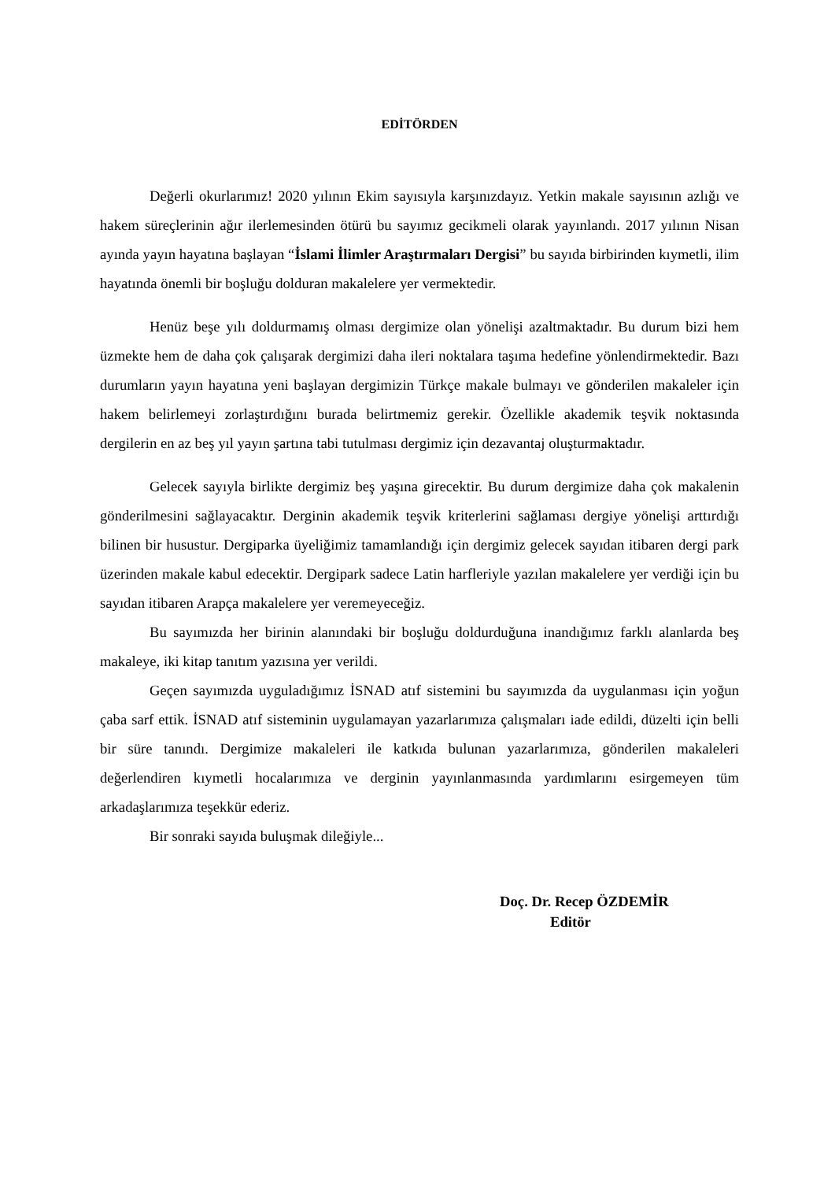EDİTÖRDEN
Değerli okurlarımız! 2020 yılının Ekim sayısıyla karşınızdayız. Yetkin makale sayısının azlığı ve hakem süreçlerinin ağır ilerlemesinden ötürü bu sayımız gecikmeli olarak yayınlandı. 2017 yılının Nisan ayında yayın hayatına başlayan “İslami İlimler Araştırmaları Dergisi” bu sayıda birbirinden kıymetli, ilim hayatında önemli bir boşluğu dolduran makalelere yer vermektedir.
Henüz beşe yılı doldurmamış olması dergimize olan yönelişi azaltmaktadır. Bu durum bizi hem üzmekte hem de daha çok çalışarak dergimizi daha ileri noktalara taşıma hedefine yönlendirmektedir. Bazı durumların yayın hayatına yeni başlayan dergimizin Türkçe makale bulmayı ve gönderilen makaleler için hakem belirlemeyi zorlaştırdığını burada belirtmemiz gerekir. Özellikle akademik teşvik noktasında dergilerin en az beş yıl yayın şartına tabi tutulması dergimiz için dezavantaj oluşturmaktadır.
Gelecek sayıyla birlikte dergimiz beş yaşına girecektir. Bu durum dergimize daha çok makalenin gönderilmesini sağlayacaktır. Derginin akademik teşvik kriterlerini sağlaması dergiye yönelişi arttırdığı bilinen bir husustur. Dergiparka üyeliğimiz tamamlandığı için dergimiz gelecek sayıdan itibaren dergi park üzerinden makale kabul edecektir. Dergipark sadece Latin harfleriyle yazılan makalelere yer verdiği için bu sayıdan itibaren Arapça makalelere yer veremeyeceğiz.
Bu sayımızda her birinin alanındaki bir boşluğu doldurduğuna inandığımız farklı alanlarda beş makaleye, iki kitap tanıtım yazısına yer verildi.
Geçen sayımızda uyguladığımız İSNAD atıf sistemini bu sayımızda da uygulanması için yoğun çaba sarf ettik. İSNAD atıf sisteminin uygulamayan yazarlarımıza çalışmaları iade edildi, düzelti için belli bir süre tanındı. Dergimize makaleleri ile katkıda bulunan yazarlarımıza, gönderilen makaleleri değerlendiren kıymetli hocalarımıza ve derginin yayınlanmasında yardımlarını esirgemeyen tüm arkadaşlarımıza teşekkür ederiz.
Bir sonraki sayıda buluşmak dileğiyle...
Doç. Dr. Recep ÖZDEMİR
Editör